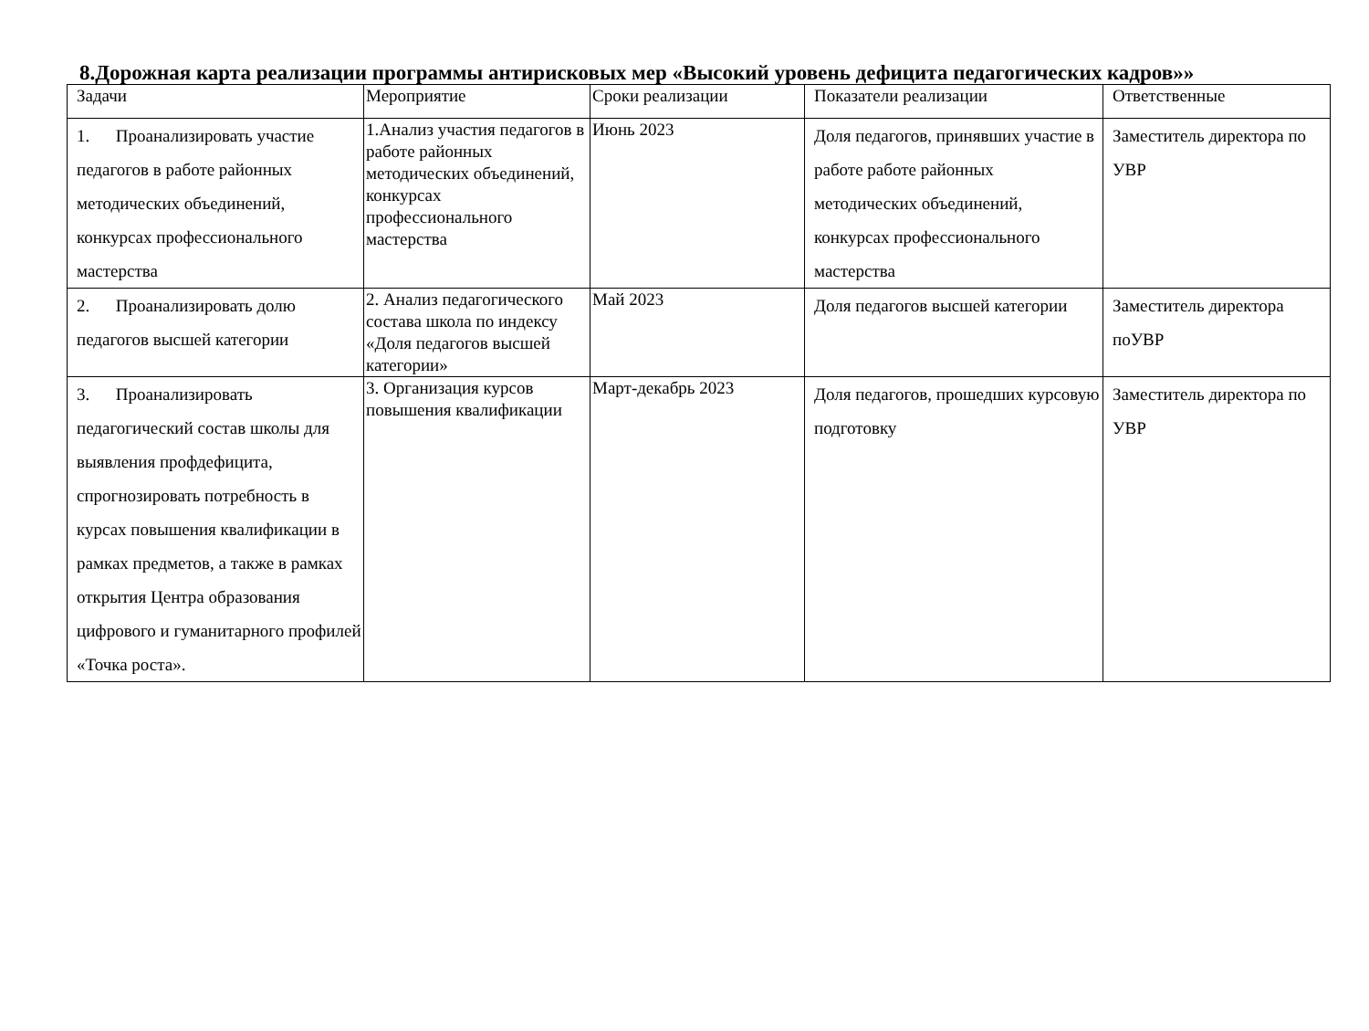8.Дорожная карта реализации программы антирисковых мер «Высокий уровень дефицита педагогических кадров»»
| Задачи | Мероприятие | Сроки реализации | Показатели реализации | Ответственные |
| 1. Проанализировать участие педагогов в работе районных методических объединений, конкурсах профессионального мастерства | 1.Анализ участия педагогов в работе районных методических объединений, конкурсах профессионального мастерства | Июнь 2023 | Доля педагогов, принявших участие в работе работе районных методических объединений, конкурсах профессионального мастерства | Заместитель директора по УВР |
| 2. Проанализировать долю педагогов высшей категории | 2. Анализ педагогического состава школа по индексу «Доля педагогов высшей категории» | Май 2023 | Доля педагогов высшей категории | Заместитель директора поУВР |
| 3. Проанализировать педагогический состав школы для выявления профдефицита, спрогнозировать потребность в курсах повышения квалификации в рамках предметов, а также в рамках открытия Центра образования цифрового и гуманитарного профилей «Точка роста». | 3. Организация курсов повышения квалификации | Март-декабрь 2023 | Доля педагогов, прошедших курсовую подготовку | Заместитель директора по УВР |